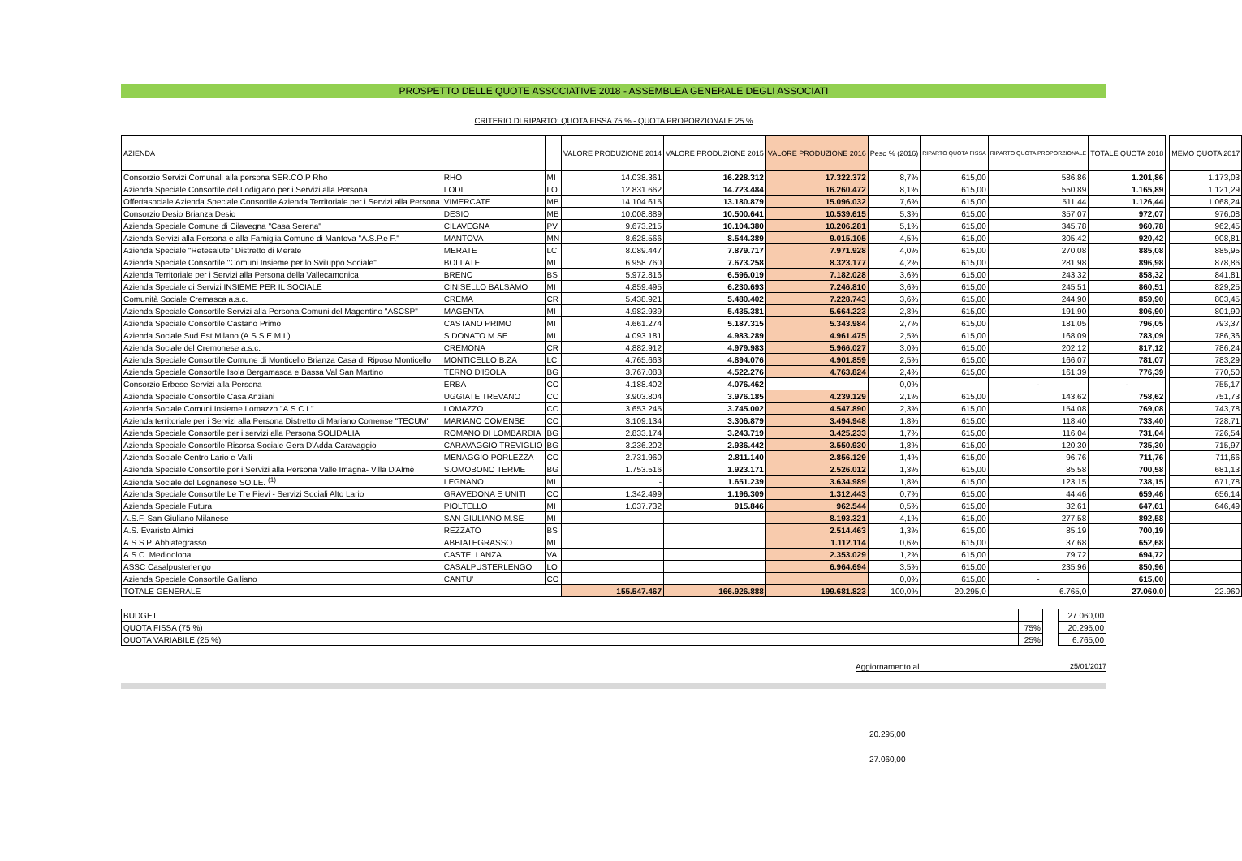PROSPETTO DELLE QUOTE ASSOCIATIVE 2018 - ASSEMBLEA GENERALE DEGLI ASSOCIATI
CRITERIO DI RIPARTO: QUOTA FISSA 75 % - QUOTA PROPORZIONALE 25 %
| AZIENDA | | | VALORE PRODUZIONE 2014 | VALORE PRODUZIONE 2015 | VALORE PRODUZIONE 2016 | Peso % (2016) | RIPARTO QUOTA FISSA | RIPARTO QUOTA PROPORZIONALE | TOTALE QUOTA 2018 | | MEMO QUOTA 2017 |
| Consorzio Servizi Comunali alla persona SER.CO.P Rho | RHO | MI | 14.038.361 | 16.228.312 | 17.322.372 | 8,7% | 615,00 | 586,86 | 1.201,86 | | 1.173,03 |
| Azienda Speciale Consortile del Lodigiano per i Servizi alla Persona | LODI | LO | 12.831.662 | 14.723.484 | 16.260.472 | 8,1% | 615,00 | 550,89 | 1.165,89 | | 1.121,29 |
| Offertasociale Azienda Speciale Consortile Azienda Territoriale per i Servizi alla Persona | VIMERCATE | MB | 14.104.615 | 13.180.879 | 15.096.032 | 7,6% | 615,00 | 511,44 | 1.126,44 | | 1.068,24 |
| Consorzio Desio Brianza Desio | DESIO | MB | 10.008.889 | 10.500.641 | 10.539.615 | 5,3% | 615,00 | 357,07 | 972,07 | | 976,08 |
| Azienda Speciale Comune di Cilavegna "Casa Serena" | CILAVEGNA | PV | 9.673.215 | 10.104.380 | 10.206.281 | 5,1% | 615,00 | 345,78 | 960,78 | | 962,45 |
| Azienda Servizi alla Persona e alla Famiglia Comune di Mantova "A.S.P.e F." | MANTOVA | MN | 8.628.566 | 8.544.389 | 9.015.105 | 4,5% | 615,00 | 305,42 | 920,42 | | 908,81 |
| Azienda Speciale "Retesalute" Distretto di Merate | MERATE | LC | 8.089.447 | 7.879.717 | 7.971.928 | 4,0% | 615,00 | 270,08 | 885,08 | | 885,95 |
| Azienda Speciale Consortile "Comuni Insieme per lo Sviluppo Sociale" | BOLLATE | MI | 6.958.760 | 7.673.258 | 8.323.177 | 4,2% | 615,00 | 281,98 | 896,98 | | 878,86 |
| Azienda Territoriale per i Servizi alla Persona della Vallecamonica | BRENO | BS | 5.972.816 | 6.596.019 | 7.182.028 | 3,6% | 615,00 | 243,32 | 858,32 | | 841,81 |
| Azienda Speciale di Servizi INSIEME PER IL SOCIALE | CINISELLO BALSAMO | MI | 4.859.495 | 6.230.693 | 7.246.810 | 3,6% | 615,00 | 245,51 | 860,51 | | 829,25 |
| Comunità Sociale Cremasca a.s.c. | CREMA | CR | 5.438.921 | 5.480.402 | 7.228.743 | 3,6% | 615,00 | 244,90 | 859,90 | | 803,45 |
| Azienda Speciale Consortile Servizi alla Persona Comuni del Magentino "ASCSP" | MAGENTA | MI | 4.982.939 | 5.435.381 | 5.664.223 | 2,8% | 615,00 | 191,90 | 806,90 | | 801,90 |
| Azienda Speciale Consortile Castano Primo | CASTANO PRIMO | MI | 4.661.274 | 5.187.315 | 5.343.984 | 2,7% | 615,00 | 181,05 | 796,05 | | 793,37 |
| Azienda Sociale Sud Est Milano (A.S.S.E.M.I.) | S.DONATO M.SE | MI | 4.093.181 | 4.983.289 | 4.961.475 | 2,5% | 615,00 | 168,09 | 783,09 | | 786,36 |
| Azienda Sociale del Cremonese a.s.c. | CREMONA | CR | 4.882.912 | 4.979.983 | 5.966.027 | 3,0% | 615,00 | 202,12 | 817,12 | | 786,24 |
| Azienda Speciale Consortile Comune di Monticello Brianza Casa di Riposo Monticello | MONTICELLO B.ZA | LC | 4.765.663 | 4.894.076 | 4.901.859 | 2,5% | 615,00 | 166,07 | 781,07 | | 783,29 |
| Azienda Speciale Consortile Isola Bergamasca e Bassa Val San Martino | TERNO D'ISOLA | BG | 3.767.083 | 4.522.276 | 4.763.824 | 2,4% | 615,00 | 161,39 | 776,39 | | 770,50 |
| Consorzio Erbese Servizi alla Persona | ERBA | CO | 4.188.402 | 4.076.462 | | 0,0% | | - | - | | 755,17 |
| Azienda Speciale Consortile Casa Anziani | UGGIATE TREVANO | CO | 3.903.804 | 3.976.185 | 4.239.129 | 2,1% | 615,00 | 143,62 | 758,62 | | 751,73 |
| Azienda Sociale Comuni Insieme Lomazzo "A.S.C.I." | LOMAZZO | CO | 3.653.245 | 3.745.002 | 4.547.890 | 2,3% | 615,00 | 154,08 | 769,08 | | 743,78 |
| Azienda territoriale per i Servizi alla Persona Distretto di Mariano Comense "TECUM" | MARIANO COMENSE | CO | 3.109.134 | 3.306.879 | 3.494.948 | 1,8% | 615,00 | 118,40 | 733,40 | | 728,71 |
| Azienda Speciale Consortile per i servizi alla Persona SOLIDALIA | ROMANO DI LOMBARDIA | BG | 2.833.174 | 3.243.719 | 3.425.233 | 1,7% | 615,00 | 116,04 | 731,04 | | 726,54 |
| Azienda Speciale Consortile Risorsa Sociale Gera D'Adda Caravaggio | CARAVAGGIO TREVIGLIO | BG | 3.236.202 | 2.936.442 | 3.550.930 | 1,8% | 615,00 | 120,30 | 735,30 | | 715,97 |
| Azienda Sociale Centro Lario e Valli | MENAGGIO PORLEZZA | CO | 2.731.960 | 2.811.140 | 2.856.129 | 1,4% | 615,00 | 96,76 | 711,76 | | 711,66 |
| Azienda Speciale Consortile per i Servizi alla Persona Valle Imagna- Villa D'Almè | S.OMOBONO TERME | BG | 1.753.516 | 1.923.171 | 2.526.012 | 1,3% | 615,00 | 85,58 | 700,58 | | 681,13 |
| Azienda Sociale del Legnanese SO.LE. <sup>(1)</sup> | LEGNANO | MI | - | 1.651.239 | 3.634.989 | 1,8% | 615,00 | 123,15 | 738,15 | | 671,78 |
| Azienda Speciale Consortile Le Tre Pievi - Servizi Sociali Alto Lario | GRAVEDONA E UNITI | CO | 1.342.499 | 1.196.309 | 1.312.443 | 0,7% | 615,00 | 44,46 | 659,46 | | 656,14 |
| Azienda Speciale Futura | PIOLTELLO | MI | 1.037.732 | 915.846 | 962.544 | 0,5% | 615,00 | 32,61 | 647,61 | | 646,49 |
| A.S.F. San Giuliano Milanese | SAN GIULIANO M.SE | MI | | | 8.193.321 | 4,1% | 615,00 | 277,58 | 892,58 | | |
| A.S. Evaristo Almici | REZZATO | BS | | | 2.514.463 | 1,3% | 615,00 | 85,19 | 700,19 | | |
| A.S.S.P. Abbiategrasso | ABBIATEGRASSO | MI | | | 1.112.114 | 0,6% | 615,00 | 37,68 | 652,68 | | |
| A.S.C. Medioolona | CASTELLANZA | VA | | | 2.353.029 | 1,2% | 615,00 | 79,72 | 694,72 | | |
| ASSC Casalpusterlengo | CASALPUSTERLENGO | LO | | | 6.964.694 | 3,5% | 615,00 | 235,96 | 850,96 | | |
| Azienda Speciale Consortile Galliano | CANTU' | CO | | | | 0,0% | 615,00 | - | 615,00 | | |
| TOTALE GENERALE | | | 155.547.467 | 166.926.888 | 199.681.823 | 100,0% | 20.295,0 | 6.765,0 | 27.060,0 | | 22.960 |
| BUDGET | | | 27.060,00 |
| QUOTA FISSA (75 %) | 75% | | 20.295,00 |
| QUOTA VARIABILE (25 %) | 25% | | 6.765,00 |
Aggiornamento al 25/01/2017
20.295,00
27.060,00